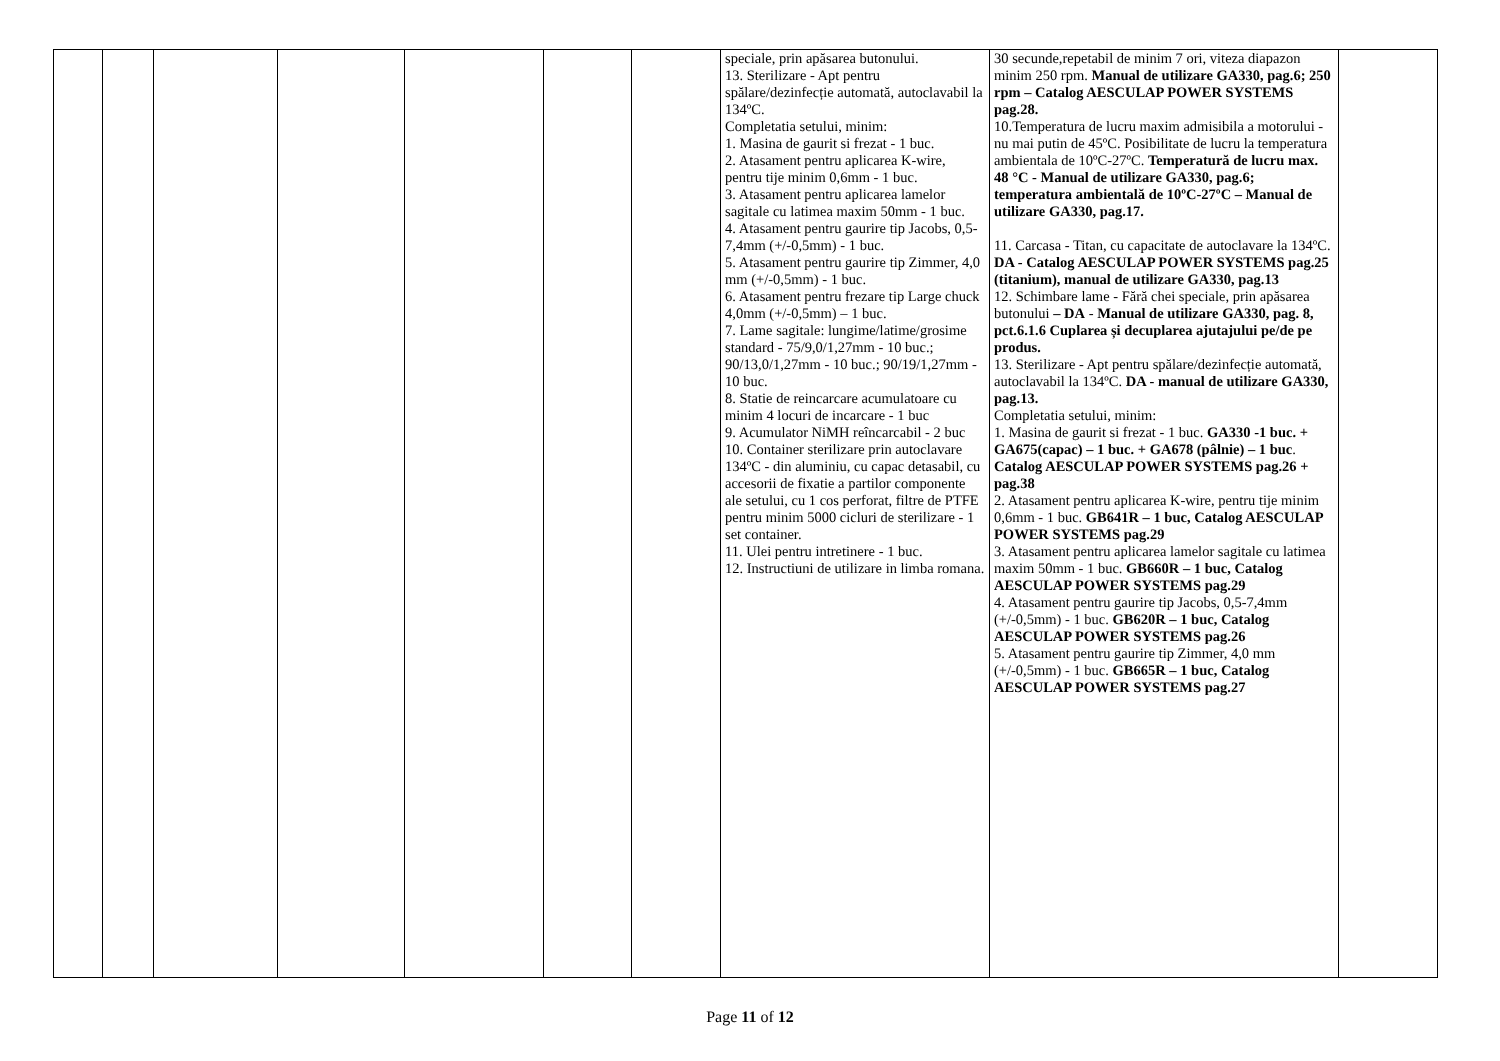| | | | | | | | speciale, prin apăsarea butonului. 13. Sterilizare - Apt pentru spălare/dezinfecție automată, autoclavabil la 134ºC. Completatia setului, minim: 1. Masina de gaurit si frezat - 1 buc. 2. Atasament pentru aplicarea K-wire, pentru tije minim 0,6mm - 1 buc. 3. Atasament pentru aplicarea lamelor sagitale cu latimea maxim 50mm - 1 buc. 4. Atasament pentru gaurire tip Jacobs, 0,5-7,4mm (+/-0,5mm) - 1 buc. 5. Atasament pentru gaurire tip Zimmer, 4,0 mm (+/-0,5mm) - 1 buc. 6. Atasament pentru frezare tip Large chuck 4,0mm (+/-0,5mm) – 1 buc. 7. Lame sagitale: lungime/latime/grosime standard - 75/9,0/1,27mm - 10 buc.; 90/13,0/1,27mm - 10 buc.; 90/19/1,27mm - 10 buc. 8. Statie de reincarcare acumulatoare cu minim 4 locuri de incarcare - 1 buc 9. Acumulator NiMH reîncarcabil - 2 buc 10. Container sterilizare prin autoclavare 134ºC - din aluminiu, cu capac detasabil, cu accesorii de fixatie a partilor componente ale setului, cu 1 cos perforat, filtre de PTFE pentru minim 5000 cicluri de sterilizare - 1 set container. 11. Ulei pentru intretinere - 1 buc. 12. Instructiuni de utilizare in limba romana. | 30 secunde,repetabil de minim 7 ori, viteza diapazon minim 250 rpm. Manual de utilizare GA330, pag.6; 250 rpm – Catalog AESCULAP POWER SYSTEMS pag.28. 10.Temperatura de lucru maxim admisibila a motorului - nu mai putin de 45ºC. Posibilitate de lucru la temperatura ambientala de 10ºC-27ºC. Temperatură de lucru max. 48 °C - Manual de utilizare GA330, pag.6; temperatura ambientală de 10ºC-27ºC – Manual de utilizare GA330, pag.17. 11. Carcasa - Titan, cu capacitate de autoclavare la 134ºC. DA - Catalog AESCULAP POWER SYSTEMS pag.25 (titanium), manual de utilizare GA330, pag.13 12. Schimbare lame - Fără chei speciale, prin apăsarea butonului – DA - Manual de utilizare GA330, pag. 8, pct.6.1.6 Cuplarea și decuplarea ajutajului pe/de pe produs. 13. Sterilizare - Apt pentru spălare/dezinfecție automată, autoclavabil la 134ºC. DA - manual de utilizare GA330, pag.13. Completatia setului, minim: 1. Masina de gaurit si frezat - 1 buc. GA330 -1 buc. + GA675(capac) – 1 buc. + GA678 (pâlnie) – 1 buc . Catalog AESCULAP POWER SYSTEMS pag.26 + pag.38 2. Atasament pentru aplicarea K-wire, pentru tije minim 0,6mm - 1 buc. GB641R – 1 buc, Catalog AESCULAP POWER SYSTEMS pag.29 3. Atasament pentru aplicarea lamelor sagitale cu latimea maxim 50mm - 1 buc. GB660R – 1 buc, Catalog AESCULAP POWER SYSTEMS pag.29 4. Atasament pentru gaurire tip Jacobs, 0,5-7,4mm (+/-0,5mm) - 1 buc. GB620R – 1 buc, Catalog AESCULAP POWER SYSTEMS pag.26 5. Atasament pentru gaurire tip Zimmer, 4,0 mm (+/-0,5mm) - 1 buc. GB665R – 1 buc, Catalog AESCULAP POWER SYSTEMS pag.27 | |
Page 11 of 12